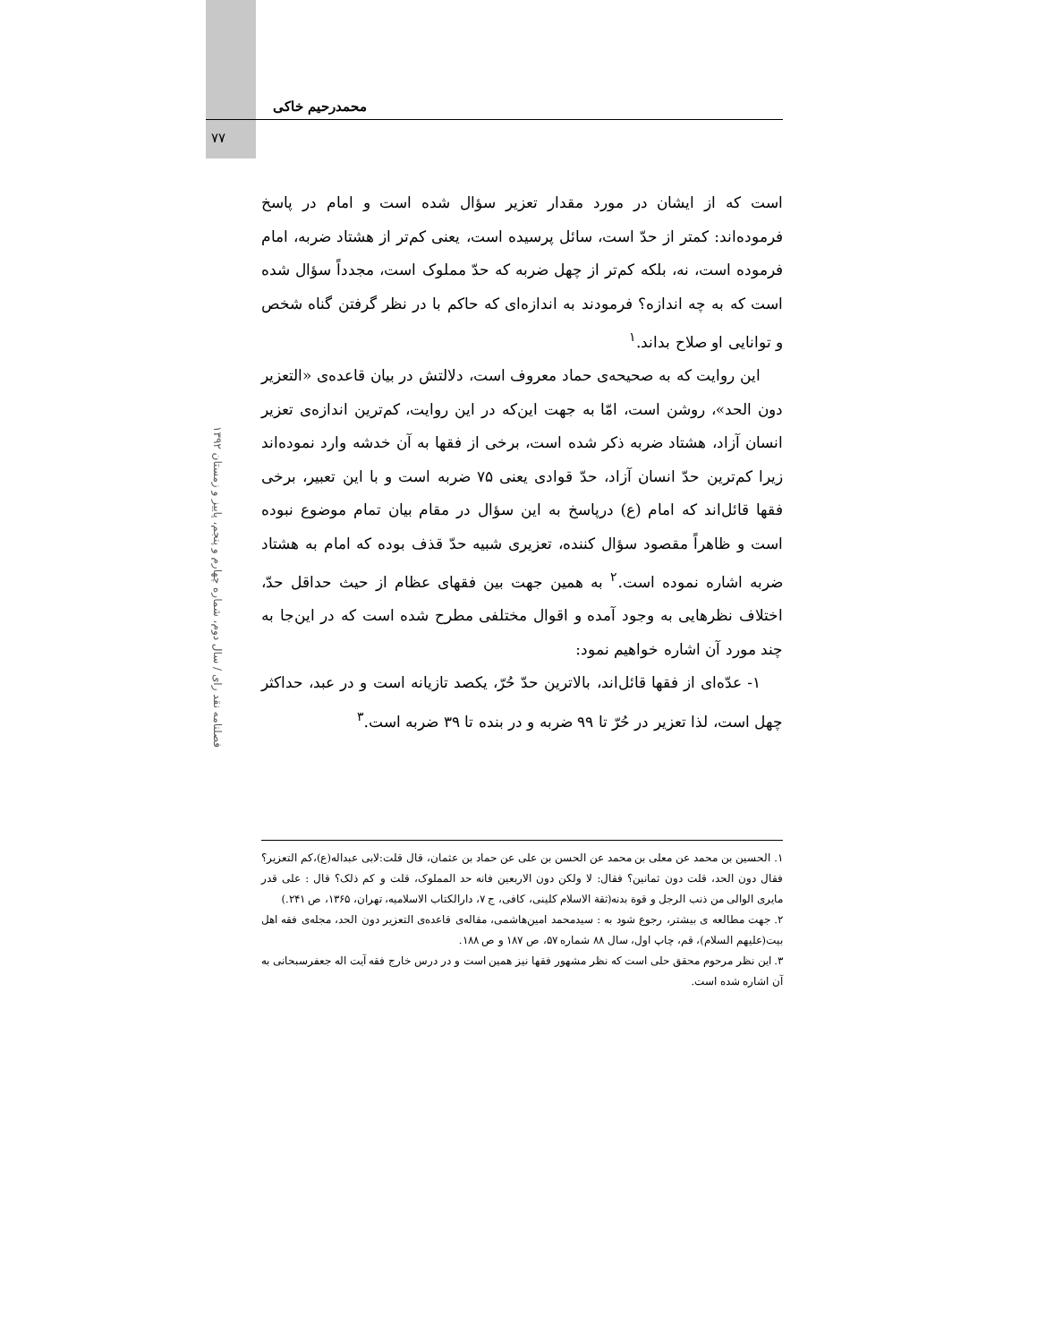محمدرحیم خاکی
۷۷
فصلنامه نقد رای / سال دوم، شماره چهارم و پنجم، پاییز و زمستان ۱۳۹۲
است که از ایشان در مورد مقدار تعزیر سؤال شده است و امام در پاسخ فرموده‌اند: کمتر از حدّ است، سائل پرسیده است، یعنی کم‌تر از هشتاد ضربه، امام فرموده است، نه، بلکه کم‌تر از چهل ضربه که حدّ مملوک است، مجدداً سؤال شده است که به چه اندازه؟ فرمودند به اندازه‌ای که حاکم با در نظر گرفتن گناه شخص و توانایی او صلاح بداند.<sup>۱</sup>
این روایت که به صحیحه‌ی حماد معروف است، دلالتش در بیان قاعده‌ی «التعزیر دون الحد»، روشن است، امّا به جهت این‌که در این روایت، کم‌ترین اندازه‌ی تعزیر انسان آزاد، هشتاد ضربه ذکر شده است، برخی از فقها به آن خدشه وارد نموده‌اند زیرا کم‌ترین حدّ انسان آزاد، حدّ قوادی یعنی ۷۵ ضربه است و با این تعبیر، برخی فقها قائل‌اند که امام (ع) درپاسخ به این سؤال در مقام بیان تمام موضوع نبوده است و ظاهراً مقصود سؤال کننده، تعزیری شبیه حدّ قذف بوده که امام به هشتاد ضربه اشاره نموده است.<sup>۲</sup> به همین جهت بین فقهای عظام از حیث حداقل حدّ، اختلاف نظرهایی به وجود آمده و اقوال مختلفی مطرح شده است که در این‌جا به چند مورد آن اشاره خواهیم نمود:
۱- عدّه‌ای از فقها قائل‌اند، بالاترین حدّ حُرّ، یکصد تازیانه است و در عبد، حداکثر چهل است، لذا تعزیر در حُرّ تا ۹۹ ضربه و در بنده تا ۳۹ ضربه است.<sup>۳</sup>
۱. الحسین بن محمد عن معلی بن محمد عن الحسن بن علی عن حماد بن عثمان، قال قلت:لابی عبداله(ع)،کم التعزیر؟ فقال دون الحد، قلت دون ثمانین؟ فقال: لا ولکن دون الاربعین فانه حد المملوک، قلت و کم ذلک؟ قال : علی قدر مایری الوالی من ذنب الرجل و قوة بدنه(ثقة الاسلام کلینی، کافی، ج ۷، دارالکتاب الاسلامیه، تهران، ۱۳۶۵، ص ۲۴۱.)
۲. جهت مطالعه ی بیشتر، رجوع شود به : سیدمحمد امین‌هاشمی، مقاله‌ی قاعده‌ی التعزیر دون الحد، مجله‌ی فقه اهل بیت(علیهم السلام)، قم، چاپ اول، سال ۸۸ شماره ۵۷، ص ۱۸۷ و ص ۱۸۸.
۳. این نظر مرحوم محقق حلی است که نظر مشهور فقها نیز همین است و در درس خارج فقه آیت اله جعفرسبحانی به آن اشاره شده است.